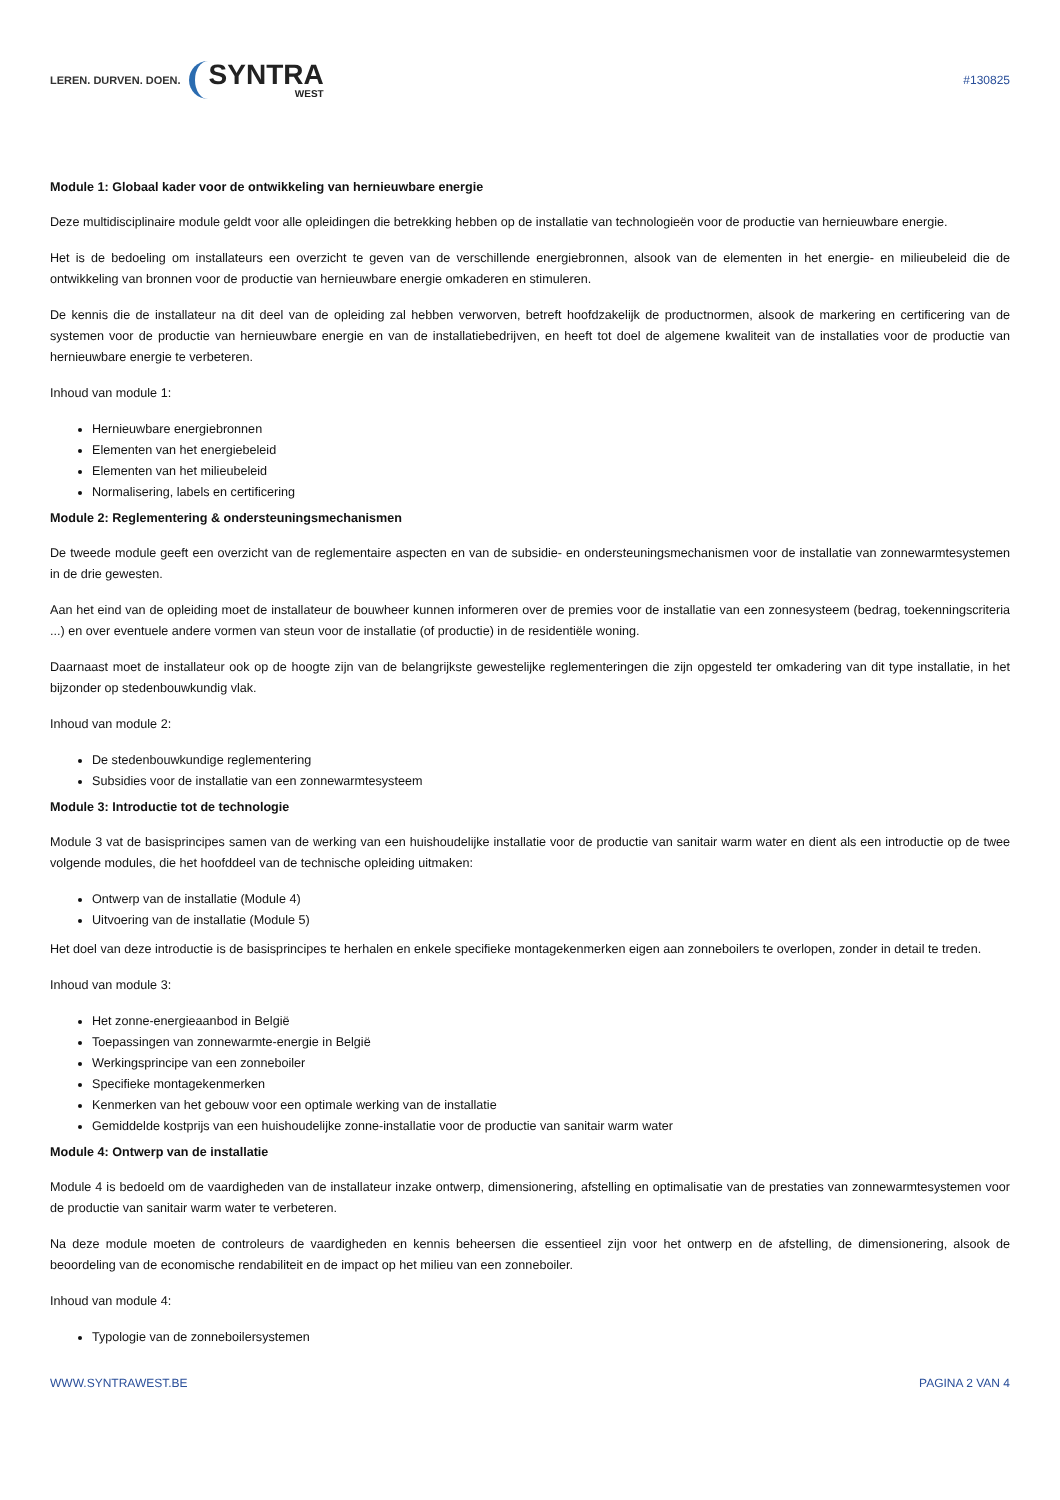LEREN. DURVEN. DOEN. SYNTRA
WEST
#130825
Module 1: Globaal kader voor de ontwikkeling van hernieuwbare energie
Deze multidisciplinaire module geldt voor alle opleidingen die betrekking hebben op de installatie van technologieën voor de productie van hernieuwbare energie.
Het is de bedoeling om installateurs een overzicht te geven van de verschillende energiebronnen, alsook van de elementen in het energie- en milieubeleid die de ontwikkeling van bronnen voor de productie van hernieuwbare energie omkaderen en stimuleren.
De kennis die de installateur na dit deel van de opleiding zal hebben verworven, betreft hoofdzakelijk de productnormen, alsook de markering en certificering van de systemen voor de productie van hernieuwbare energie en van de installatiebedrijven, en heeft tot doel de algemene kwaliteit van de installaties voor de productie van hernieuwbare energie te verbeteren.
Inhoud van module 1:
Hernieuwbare energiebronnen
Elementen van het energiebeleid
Elementen van het milieubeleid
Normalisering, labels en certificering
Module 2: Reglementering & ondersteuningsmechanismen
De tweede module geeft een overzicht van de reglementaire aspecten en van de subsidie- en ondersteuningsmechanismen voor de installatie van zonnewarmtesystemen in de drie gewesten.
Aan het eind van de opleiding moet de installateur de bouwheer kunnen informeren over de premies voor de installatie van een zonnesysteem (bedrag, toekenningscriteria ...) en over eventuele andere vormen van steun voor de installatie (of productie) in de residentiële woning.
Daarnaast moet de installateur ook op de hoogte zijn van de belangrijkste gewestelijke reglementeringen die zijn opgesteld ter omkadering van dit type installatie, in het bijzonder op stedenbouwkundig vlak.
Inhoud van module 2:
De stedenbouwkundige reglementering
Subsidies voor de installatie van een zonnewarmtesysteem
Module 3: Introductie tot de technologie
Module 3 vat de basisprincipes samen van de werking van een huishoudelijke installatie voor de productie van sanitair warm water en dient als een introductie op de twee volgende modules, die het hoofddeel van de technische opleiding uitmaken:
Ontwerp van de installatie (Module 4)
Uitvoering van de installatie (Module 5)
Het doel van deze introductie is de basisprincipes te herhalen en enkele specifieke montagekenmerken eigen aan zonneboilers te overlopen, zonder in detail te treden.
Inhoud van module 3:
Het zonne-energieaanbod in België
Toepassingen van zonnewarmte-energie in België
Werkingsprincipe van een zonneboiler
Specifieke montagekenmerken
Kenmerken van het gebouw voor een optimale werking van de installatie
Gemiddelde kostprijs van een huishoudelijke zonne-installatie voor de productie van sanitair warm water
Module 4: Ontwerp van de installatie
Module 4 is bedoeld om de vaardigheden van de installateur inzake ontwerp, dimensionering, afstelling en optimalisatie van de prestaties van zonnewarmtesystemen voor de productie van sanitair warm water te verbeteren.
Na deze module moeten de controleurs de vaardigheden en kennis beheersen die essentieel zijn voor het ontwerp en de afstelling, de dimensionering, alsook de beoordeling van de economische rendabiliteit en de impact op het milieu van een zonneboiler.
Inhoud van module 4:
Typologie van de zonneboilersystemen
WWW.SYNTRAWEST.BE PAGINA 2 VAN 4